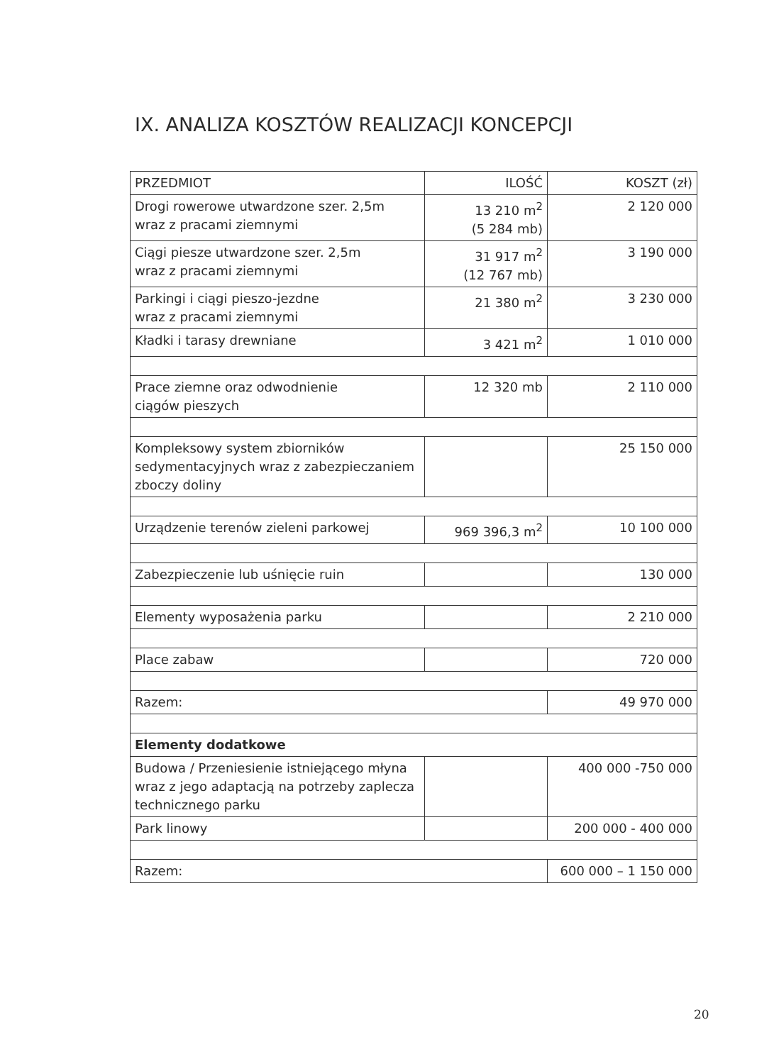IX. ANALIZA KOSZTÓW REALIZACJI KONCEPCJI
| PRZEDMIOT | ILOŚĆ | KOSZT (zł) |
| --- | --- | --- |
| Drogi rowerowe utwardzone szer. 2,5m wraz z pracami ziemnymi | 13 210 m<sup>2</sup> (5 284 mb) | 2 120 000 |
| Ciągi piesze utwardzone szer. 2,5m wraz z pracami ziemnymi | 31 917 m<sup>2</sup> (12 767 mb) | 3 190 000 |
| Parkingi i ciągi pieszo-jezdne wraz z pracami ziemnymi | 21 380 m<sup>2</sup> | 3 230 000 |
| Kładki i tarasy drewniane | 3 421 m<sup>2</sup> | 1 010 000 |
| Prace ziemne oraz odwodnienie ciągów pieszych | 12 320 mb | 2 110 000 |
| Kompleksowy system zbiorników sedymentacyjnych wraz z zabezpieczaniem zboczy doliny | | 25 150 000 |
| Urządzenie terenów zieleni parkowej | 969 396,3 m<sup>2</sup> | 10 100 000 |
| Zabezpieczenie lub uśnięcie ruin | | 130 000 |
| Elementy wyposażenia parku | | 2 210 000 |
| Place zabaw | | 720 000 |
| Razem: | | 49 970 000 |
| Elementy dodatkowe | | |
| Budowa / Przeniesienie istniejącego młyna wraz z jego adaptacją na potrzeby zaplecza technicznego parku | | 400 000 -750 000 |
| Park linowy | | 200 000 - 400 000 |
| Razem: | | 600 000 – 1 150 000 |
20